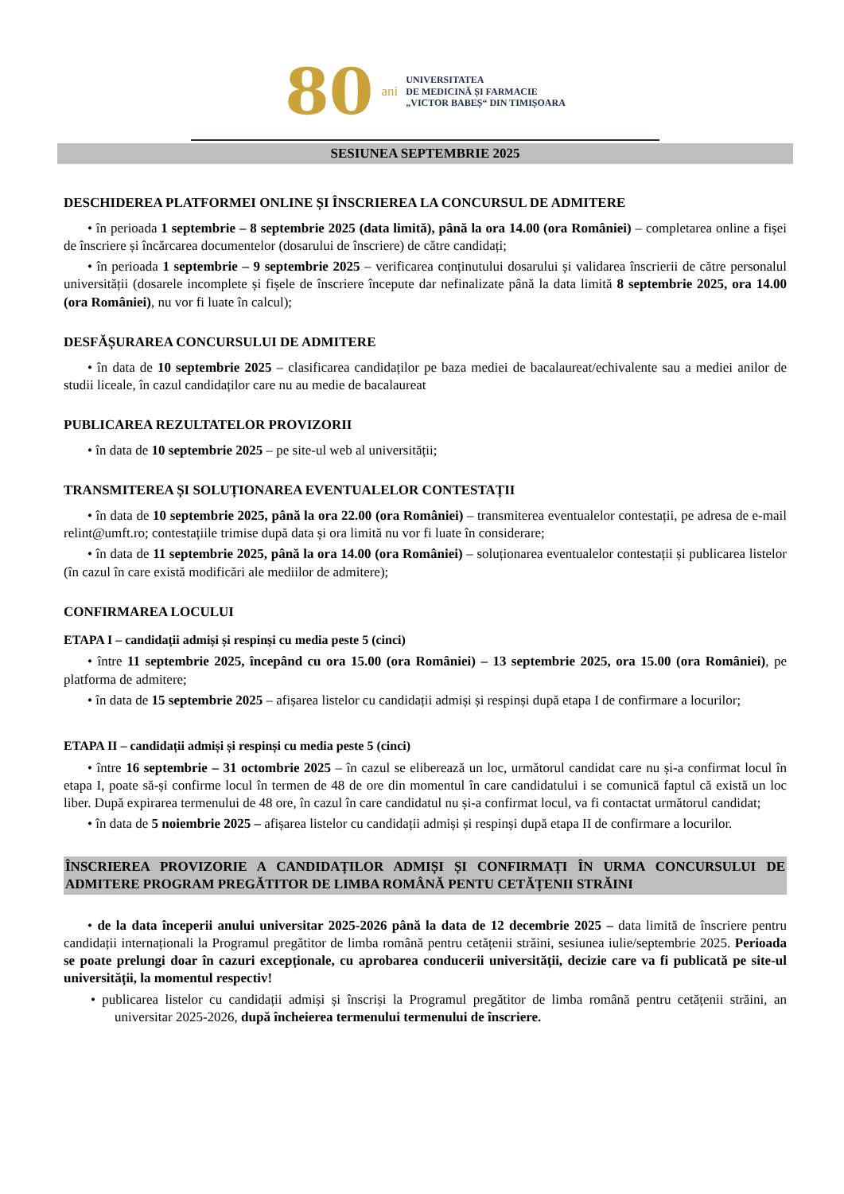80 ani
UNIVERSITATEA
DE MEDICINĂ ȘI FARMACIE
„VICTOR BABEȘ“ DIN TIMIȘOARA
SESIUNEA SEPTEMBRIE 2025
DESCHIDEREA PLATFORMEI ONLINE ȘI ÎNSCRIEREA LA CONCURSUL DE ADMITERE
• în perioada 1 septembrie – 8 septembrie 2025 (data limită), până la ora 14.00 (ora României) – completarea online a fișei de înscriere și încărcarea documentelor (dosarului de înscriere) de către candidați;
• în perioada 1 septembrie – 9 septembrie 2025 – verificarea conținutului dosarului și validarea înscrierii de către personalul universității (dosarele incomplete și fișele de înscriere începute dar nefinalizate până la data limită 8 septembrie 2025, ora 14.00 (ora României), nu vor fi luate în calcul);
DESFĂȘURAREA CONCURSULUI DE ADMITERE
• în data de 10 septembrie 2025 – clasificarea candidaților pe baza mediei de bacalaureat/echivalente sau a mediei anilor de studii liceale, în cazul candidaților care nu au medie de bacalaureat
PUBLICAREA REZULTATELOR PROVIZORII
• în data de 10 septembrie 2025 – pe site-ul web al universității;
TRANSMITEREA ȘI SOLUȚIONAREA EVENTUALELOR CONTESTAȚII
• în data de 10 septembrie 2025, până la ora 22.00 (ora României) – transmiterea eventualelor contestații, pe adresa de e-mail relint@umft.ro; contestațiile trimise după data și ora limită nu vor fi luate în considerare;
• în data de 11 septembrie 2025, până la ora 14.00 (ora României) – soluționarea eventualelor contestații și publicarea listelor (în cazul în care există modificări ale mediilor de admitere);
CONFIRMAREA LOCULUI
ETAPA I – candidații admiși și respinși cu media peste 5 (cinci)
• între 11 septembrie 2025, începând cu ora 15.00 (ora României) – 13 septembrie 2025, ora 15.00 (ora României), pe platforma de admitere;
• în data de 15 septembrie 2025 – afișarea listelor cu candidații admiși și respinși după etapa I de confirmare a locurilor;
ETAPA II – candidații admiși și respinși cu media peste 5 (cinci)
• între 16 septembrie – 31 octombrie 2025 – în cazul se eliberează un loc, următorul candidat care nu și-a confirmat locul în etapa I, poate să-și confirme locul în termen de 48 de ore din momentul în care candidatului i se comunică faptul că există un loc liber. După expirarea termenului de 48 ore, în cazul în care candidatul nu și-a confirmat locul, va fi contactat următorul candidat;
• în data de 5 noiembrie 2025 – afișarea listelor cu candidații admiși și respinși după etapa II de confirmare a locurilor.
ÎNSCRIEREA PROVIZORIE A CANDIDAȚILOR ADMIȘI ȘI CONFIRMAȚI ÎN URMA CONCURSULUI DE ADMITERE PROGRAM PREGĂTITOR DE LIMBA ROMÂNĂ PENTU CETĂȚENII STRĂINI
• de la data începerii anului universitar 2025-2026 până la data de 12 decembrie 2025 – data limită de înscriere pentru candidații internaționali la Programul pregătitor de limba română pentru cetățenii străini, sesiunea iulie/septembrie 2025. Perioada se poate prelungi doar în cazuri excepționale, cu aprobarea conducerii universității, decizie care va fi publicată pe site-ul universității, la momentul respectiv!
• publicarea listelor cu candidații admiși și înscriși la Programul pregătitor de limba română pentru cetățenii străini, an universitar 2025-2026, după încheierea termenului termenului de înscriere.